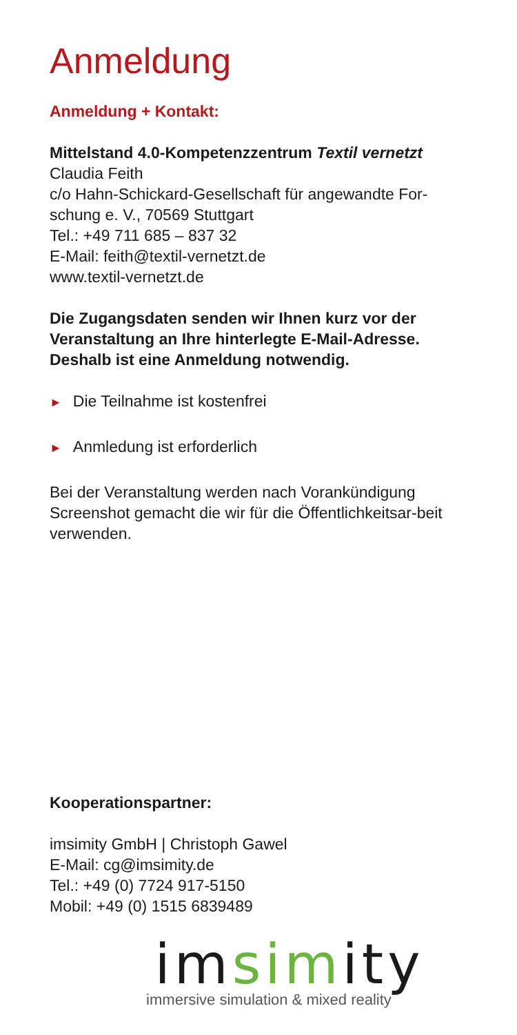Anmeldung
Anmeldung + Kontakt:
Mittelstand 4.0-Kompetenzzentrum Textil vernetzt
Claudia Feith
c/o Hahn-Schickard-Gesellschaft für angewandte For-schung e. V., 70569 Stuttgart
Tel.: +49 711 685 – 837 32
E-Mail: feith@textil-vernetzt.de
www.textil-vernetzt.de
Die Zugangsdaten senden wir Ihnen kurz vor der Veranstaltung an Ihre hinterlegte E-Mail-Adresse. Deshalb ist eine Anmeldung notwendig.
► Die Teilnahme ist kostenfrei
► Anmledung ist erforderlich
Bei der Veranstaltung werden nach Vorankündigung Screenshot gemacht die wir für die Öffentlichkeitsar-beit verwenden.
Kooperationspartner:
imsimity GmbH | Christoph Gawel
E-Mail: cg@imsimity.de
Tel.: +49 (0) 7724 917-5150
Mobil: +49 (0) 1515 6839489
imsimity
immersive simulation & mixed reality